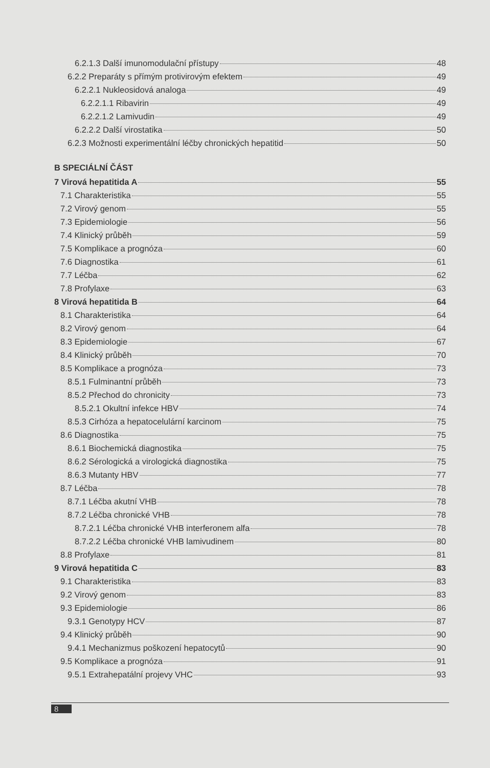6.2.1.3 Další imunomodulační přístupy 48
6.2.2 Preparáty s přímým protivirovým efektem 49
6.2.2.1 Nukleosidová analoga 49
6.2.2.1.1 Ribavirin 49
6.2.2.1.2 Lamivudin 49
6.2.2.2 Další virostatika 50
6.2.3 Možnosti experimentální léčby chronických hepatitid 50
B SPECIÁLNÍ ČÁST
7 Virová hepatitida A 55
7.1 Charakteristika 55
7.2 Virový genom 55
7.3 Epidemiologie 56
7.4 Klinický průběh 59
7.5 Komplikace a prognóza 60
7.6 Diagnostika 61
7.7 Léčba 62
7.8 Profylaxe 63
8 Virová hepatitida B 64
8.1 Charakteristika 64
8.2 Virový genom 64
8.3 Epidemiologie 67
8.4 Klinický průběh 70
8.5 Komplikace a prognóza 73
8.5.1 Fulminantní průběh 73
8.5.2 Přechod do chronicity 73
8.5.2.1 Okultní infekce HBV 74
8.5.3 Cirhóza a hepatocelulární karcinom 75
8.6 Diagnostika 75
8.6.1 Biochemická diagnostika 75
8.6.2 Sérologická a virologická diagnostika 75
8.6.3 Mutanty HBV 77
8.7 Léčba 78
8.7.1 Léčba akutní VHB 78
8.7.2 Léčba chronické VHB 78
8.7.2.1 Léčba chronické VHB interferonem alfa 78
8.7.2.2 Léčba chronické VHB lamivudinem 80
8.8 Profylaxe 81
9 Virová hepatitida C 83
9.1 Charakteristika 83
9.2 Virový genom 83
9.3 Epidemiologie 86
9.3.1 Genotypy HCV 87
9.4 Klinický průběh 90
9.4.1 Mechanizmus poškození hepatocytů 90
9.5 Komplikace a prognóza 91
9.5.1 Extrahepatální projevy VHC 93
8